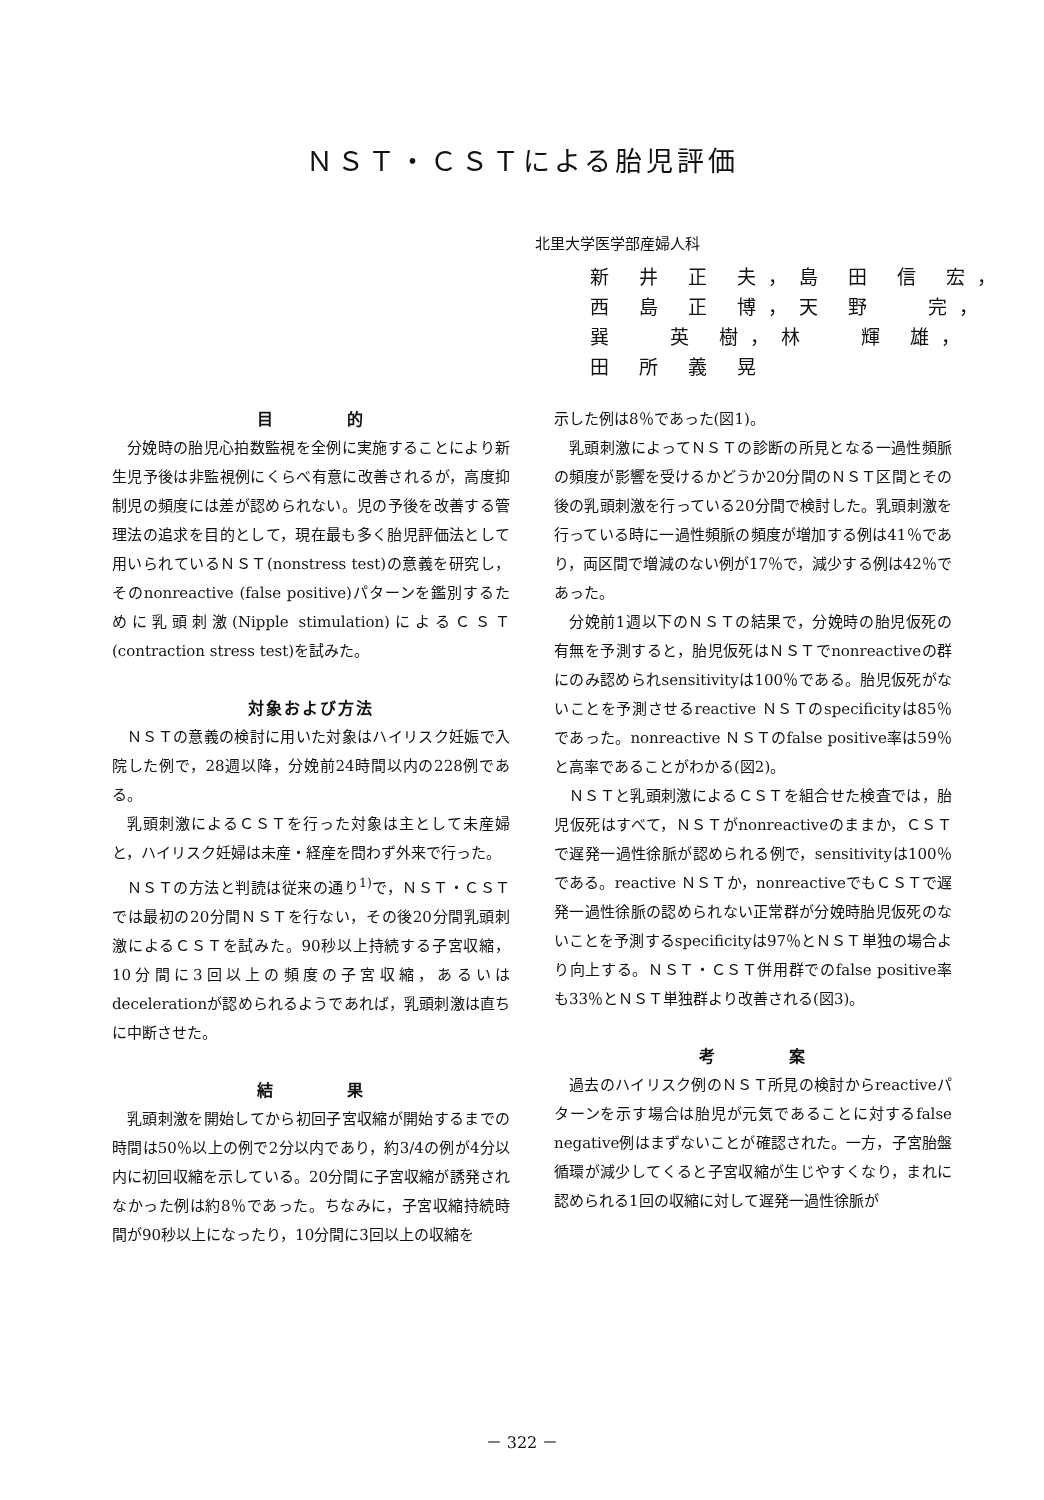ＮＳＴ・ＣＳＴによる胎児評価
北里大学医学部産婦人科
新 井 正 夫，島 田 信 宏，
西 島 正 博，天 野　 完，
巽　 英 樹，林　 輝 雄，
田 所 義 晃
目　　　　的
分娩時の胎児心拍数監視を全例に実施することにより新生児予後は非監視例にくらべ有意に改善されるが，高度抑制児の頻度には差が認められない。児の予後を改善する管理法の追求を目的として，現在最も多く胎児評価法として用いられているＮＳＴ(nonstress test)の意義を研究し，そのnonreactive (false positive)パターンを鑑別するために乳頭刺激(Nipple stimulation)によるＣＳＴ(contraction stress test)を試みた。
対象および方法
ＮＳＴの意義の検討に用いた対象はハイリスク妊娠で入院した例で，28週以降，分娩前24時間以内の228例である。
乳頭刺激によるＣＳＴを行った対象は主として未産婦と，ハイリスク妊婦は未産・経産を問わず外来で行った。
ＮＳＴの方法と判読は従来の通り<sup>1)</sup>で，ＮＳＴ・ＣＳＴでは最初の20分間ＮＳＴを行ない，その後20分間乳頭刺激によるＣＳＴを試みた。90秒以上持続する子宮収縮，10分間に3回以上の頻度の子宮収縮，あるいはdecelerationが認められるようであれば，乳頭刺激は直ちに中断させた。
結　　　　果
乳頭刺激を開始してから初回子宮収縮が開始するまでの時間は50％以上の例で2分以内であり，約3/4の例が4分以内に初回収縮を示している。20分間に子宮収縮が誘発されなかった例は約8％であった。ちなみに，子宮収縮持続時間が90秒以上になったり，10分間に3回以上の収縮を
示した例は8％であった(図1)。
乳頭刺激によってＮＳＴの診断の所見となる一過性頻脈の頻度が影響を受けるかどうか20分間のＮＳＴ区間とその後の乳頭刺激を行っている20分間で検討した。乳頭刺激を行っている時に一過性頻脈の頻度が増加する例は41％であり，両区間で増減のない例が17％で，減少する例は42％であった。
分娩前1週以下のＮＳＴの結果で，分娩時の胎児仮死の有無を予測すると，胎児仮死はＮＳＴでnonreactiveの群にのみ認められsensitivityは100％である。胎児仮死がないことを予測させるreactive ＮＳＴのspecificityは85％であった。nonreactive ＮＳＴのfalse positive率は59％と高率であることがわかる(図2)。
ＮＳＴと乳頭刺激によるＣＳＴを組合せた検査では，胎児仮死はすべて，ＮＳＴがnonreactiveのままか，ＣＳＴで遅発一過性徐脈が認められる例で，sensitivityは100％である。reactive ＮＳＴか，nonreactiveでもＣＳＴで遅発一過性徐脈の認められない正常群が分娩時胎児仮死のないことを予測するspecificityは97％とＮＳＴ単独の場合より向上する。ＮＳＴ・ＣＳＴ併用群でのfalse positive率も33％とＮＳＴ単独群より改善される(図3)。
考　　　　案
過去のハイリスク例のＮＳＴ所見の検討からreactiveパターンを示す場合は胎児が元気であることに対するfalse negative例はまずないことが確認された。一方，子宮胎盤循環が減少してくると子宮収縮が生じやすくなり，まれに認められる1回の収縮に対して遅発一過性徐脈が
－ 322 －